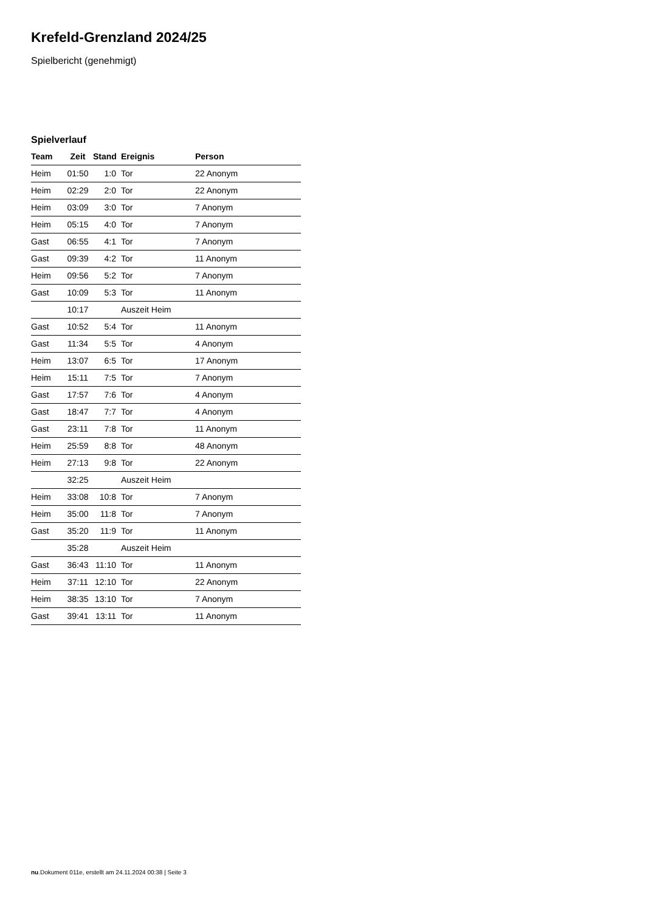Krefeld-Grenzland 2024/25
Spielbericht (genehmigt)
Spielverlauf
| Team | Zeit | Stand | Ereignis | Person |
| --- | --- | --- | --- | --- |
| Heim | 01:50 | 1:0 | Tor | 22 Anonym |
| Heim | 02:29 | 2:0 | Tor | 22 Anonym |
| Heim | 03:09 | 3:0 | Tor | 7 Anonym |
| Heim | 05:15 | 4:0 | Tor | 7 Anonym |
| Gast | 06:55 | 4:1 | Tor | 7 Anonym |
| Gast | 09:39 | 4:2 | Tor | 11 Anonym |
| Heim | 09:56 | 5:2 | Tor | 7 Anonym |
| Gast | 10:09 | 5:3 | Tor | 11 Anonym |
| | 10:17 | | Auszeit Heim | |
| Gast | 10:52 | 5:4 | Tor | 11 Anonym |
| Gast | 11:34 | 5:5 | Tor | 4 Anonym |
| Heim | 13:07 | 6:5 | Tor | 17 Anonym |
| Heim | 15:11 | 7:5 | Tor | 7 Anonym |
| Gast | 17:57 | 7:6 | Tor | 4 Anonym |
| Gast | 18:47 | 7:7 | Tor | 4 Anonym |
| Gast | 23:11 | 7:8 | Tor | 11 Anonym |
| Heim | 25:59 | 8:8 | Tor | 48 Anonym |
| Heim | 27:13 | 9:8 | Tor | 22 Anonym |
| | 32:25 | | Auszeit Heim | |
| Heim | 33:08 | 10:8 | Tor | 7 Anonym |
| Heim | 35:00 | 11:8 | Tor | 7 Anonym |
| Gast | 35:20 | 11:9 | Tor | 11 Anonym |
| | 35:28 | | Auszeit Heim | |
| Gast | 36:43 | 11:10 | Tor | 11 Anonym |
| Heim | 37:11 | 12:10 | Tor | 22 Anonym |
| Heim | 38:35 | 13:10 | Tor | 7 Anonym |
| Gast | 39:41 | 13:11 | Tor | 11 Anonym |
nu.Dokument 011e, erstellt am 24.11.2024 00:38 | Seite 3